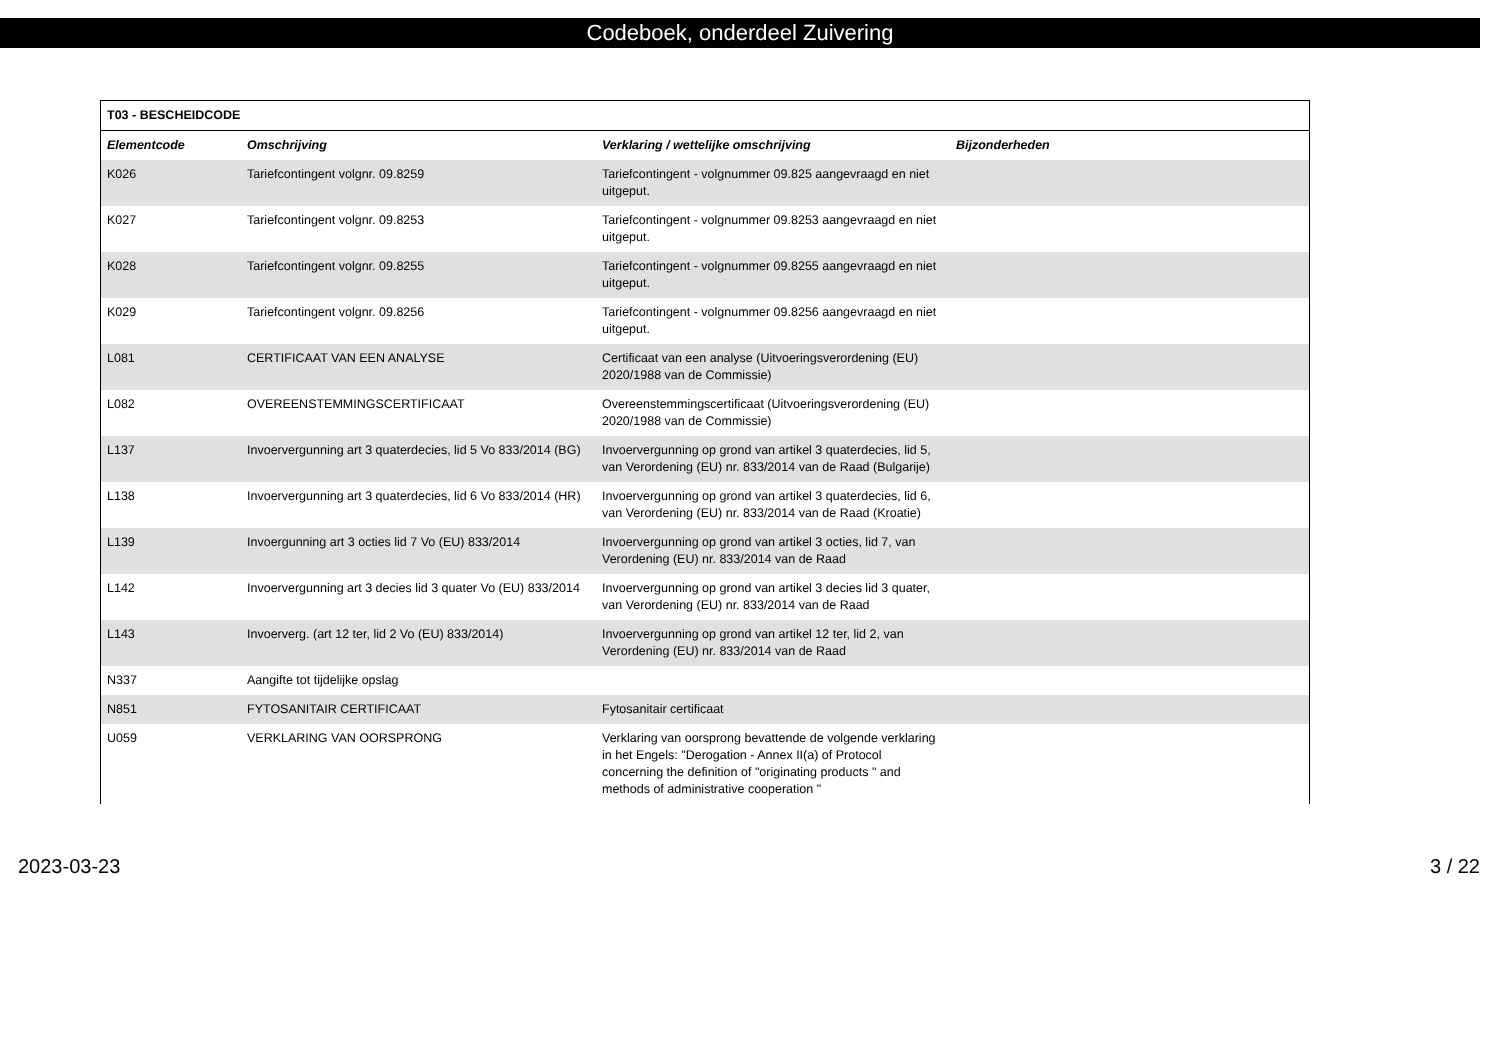Codeboek, onderdeel Zuivering
| T03 - BESCHEIDCODE | | | |
| --- | --- | --- | --- |
| Elementcode | Omschrijving | Verklaring / wettelijke omschrijving | Bijzonderheden |
| K026 | Tariefcontingent volgnr. 09.8259 | Tariefcontingent - volgnummer 09.825 aangevraagd en niet uitgeput. | |
| K027 | Tariefcontingent volgnr. 09.8253 | Tariefcontingent - volgnummer 09.8253 aangevraagd en niet uitgeput. | |
| K028 | Tariefcontingent volgnr. 09.8255 | Tariefcontingent - volgnummer 09.8255 aangevraagd en niet uitgeput. | |
| K029 | Tariefcontingent volgnr. 09.8256 | Tariefcontingent - volgnummer 09.8256 aangevraagd en niet uitgeput. | |
| L081 | CERTIFICAAT VAN EEN ANALYSE | Certificaat van een analyse (Uitvoeringsverordening (EU) 2020/1988 van de Commissie) | |
| L082 | OVEREENSTEMMINGSCERTIFICAAT | Overeenstemmingscertificaat (Uitvoeringsverordening (EU) 2020/1988 van de Commissie) | |
| L137 | Invoervergunning art 3 quaterdecies, lid 5 Vo 833/2014 (BG) | Invoervergunning op grond van artikel 3 quaterdecies, lid 5, van Verordening (EU) nr. 833/2014 van de Raad (Bulgarije) | |
| L138 | Invoervergunning art 3 quaterdecies, lid 6 Vo 833/2014 (HR) | Invoervergunning op grond van artikel 3 quaterdecies, lid 6, van Verordening (EU) nr. 833/2014 van de Raad (Kroatie) | |
| L139 | Invoergunning art 3 octies lid 7 Vo (EU) 833/2014 | Invoervergunning op grond van artikel 3 octies, lid 7, van Verordening (EU) nr. 833/2014 van de Raad | |
| L142 | Invoervergunning art 3 decies lid 3 quater Vo (EU) 833/2014 | Invoervergunning op grond van artikel 3 decies lid 3 quater, van Verordening (EU) nr. 833/2014 van de Raad | |
| L143 | Invoerverg. (art 12 ter, lid 2 Vo (EU) 833/2014) | Invoervergunning op grond van artikel 12 ter, lid 2, van Verordening (EU) nr. 833/2014 van de Raad | |
| N337 | Aangifte tot tijdelijke opslag | | |
| N851 | FYTOSANITAIR CERTIFICAAT | Fytosanitair certificaat | |
| U059 | VERKLARING VAN OORSPRONG | Verklaring van oorsprong bevattende de volgende verklaring in het Engels: "Derogation - Annex II(a) of Protocol concerning the definition of "originating products " and methods of administrative cooperation " | |
2023-03-23 3 / 22